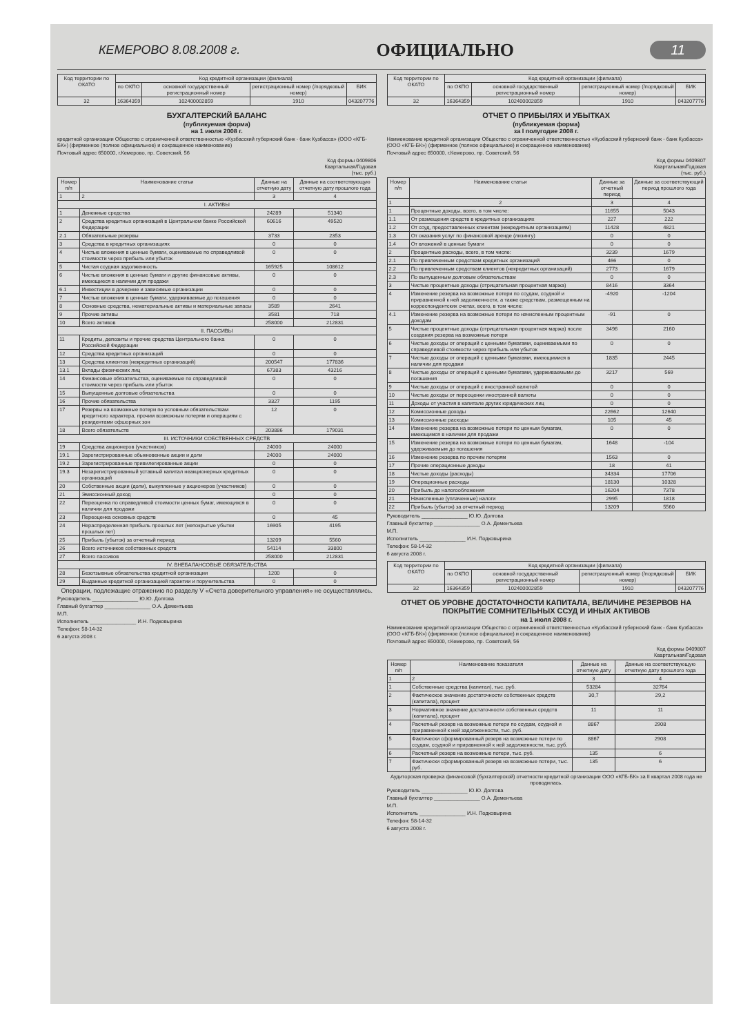КЕМЕРОВО 8.08.2008 г. ОФИЦИАЛЬНО 11
| Код территории по ОКАТО | Код кредитной организации (филиала) | | | |
| --- | --- | --- | --- | --- |
| | по ОКПО | основной государственный регистрационный номер | регистрационный номер (/порядковый номер) | БИК |
| 32 | 16364359 | 102400002859 | 1910 | 043207776 |
БУХГАЛТЕРСКИЙ БАЛАНС
(публикуемая форма)
на 1 июля 2008 г.
кредитной организации Общество с ограниченной ответственностью «Кузбасский губернский банк - банк Кузбасса» (ООО «КГБ-БК») (фирменное (полное официальное) и сокращенное наименование)
Почтовый адрес 650000, г.Кемерово, пр. Советский, 56
Код формы 0409806
Квартальная/Годовая
(тыс. руб.)
| Номер п/п | Наименование статьи | Данные на отчетную дату | Данные на соответствующую отчетную дату прошлого года |
| --- | --- | --- | --- |
| 1 | 2 | 3 | 4 |
| I. АКТИВЫ | | | |
| 1 | Денежные средства | 24289 | 51340 |
| 2 | Средства кредитных организаций в Центральном банке Российской Федерации | 60616 | 49520 |
| 2.1 | Обязательные резервы | 3733 | 2353 |
| 3 | Средства в кредитных организациях | 0 | 0 |
| 4 | Чистые вложения в ценные бумаги, оцениваемые по справедливой стоимости через прибыль или убыток | 0 | 0 |
| 5 | Чистая ссудная задолженность | 165925 | 108612 |
| 6 | Чистые вложения в ценные бумаги и другие финансовые активы, имеющиеся в наличии для продажи | 0 | 0 |
| 6.1 | Инвестиции в дочерние и зависимые организации | 0 | 0 |
| 7 | Чистые вложения в ценные бумаги, удерживаемые до погашения | 0 | 0 |
| 8 | Основные средства, нематериальные активы и материальные запасы | 3589 | 2641 |
| 9 | Прочие активы | 3581 | 718 |
| 10 | Всего активов | 258000 | 212831 |
| II. ПАССИВЫ | | | |
| 11 | Кредиты, депозиты и прочие средства Центрального банка Российской Федерации | 0 | 0 |
| 12 | Средства кредитных организаций | 0 | 0 |
| 13 | Средства клиентов (некредитных организаций) | 200547 | 177836 |
| 13.1 | Вклады физических лиц | 67383 | 43216 |
| 14 | Финансовые обязательства, оцениваемые по справедливой стоимости через прибыль или убыток | 0 | 0 |
| 15 | Выпущенные долговые обязательства | 0 | 0 |
| 16 | Прочие обязательства | 3327 | 1195 |
| 17 | Резервы на возможные потери по условным обязательствам кредитного характера, прочим возможным потерям и операциям с резидентами офшорных зон | 12 | 0 |
| 18 | Всего обязательств | 203886 | 179031 |
| III. ИСТОЧНИКИ СОБСТВЕННЫХ СРЕДСТВ | | | |
| 19 | Средства акционеров (участников) | 24000 | 24000 |
| 19.1 | Зарегистрированные обыкновенные акции и доли | 24000 | 24000 |
| 19.2 | Зарегистрированные привилегированные акции | 0 | 0 |
| 19.3 | Незарегистрированный уставный капитал неакционерных кредитных организаций | 0 | 0 |
| 20 | Собственные акции (доли), выкупленные у акционеров (участников) | 0 | 0 |
| 21 | Эмиссионный доход | 0 | 0 |
| 22 | Переоценка по справедливой стоимости ценных бумаг, имеющихся в наличии для продажи | 0 | 0 |
| 23 | Переоценка основных средств | 0 | 45 |
| 24 | Нераспределенная прибыль прошлых лет (непокрытые убытки прошлых лет) | 16905 | 4195 |
| 25 | Прибыль (убыток) за отчетный период | 13209 | 5560 |
| 26 | Всего источников собственных средств | 54114 | 33800 |
| 27 | Всего пассивов | 258000 | 212831 |
| IV. ВНЕБАЛАНСОВЫЕ ОБЯЗАТЕЛЬСТВА | | | |
| 28 | Безотзывные обязательства кредитной организации | 1200 | 0 |
| 29 | Выданные кредитной организацией гарантии и поручительства | 0 | 0 |
Операции, подлежащие отражению по разделу V «Счета доверительного управления» не осуществлялись.
Руководитель ________________ Ю.Ю. Долгова
Главный бухгалтер ________________ О.А. Дементьева
М.П.
Исполнитель ________________ И.Н. Подковырина
Телефон: 58-14-32
6 августа 2008 г.
| Код территории по ОКАТО | Код кредитной организации (филиала) | | | |
| --- | --- | --- | --- | --- |
| | по ОКПО | основной государственный регистрационный номер | регистрационный номер (/порядковый номер) | БИК |
| 32 | 16364359 | 102400002859 | 1910 | 043207776 |
ОТЧЕТ О ПРИБЫЛЯХ И УБЫТКАХ
(публикуемая форма)
за I полугодие 2008 г.
Наименование кредитной организации Общество с ограниченной ответственностью «Кузбасский губернский банк - банк Кузбасса» (ООО «КГБ-БК») (фирменное (полное официальное) и сокращенное наименование)
Почтовый адрес 650000, г.Кемерово, пр. Советский, 56
Код формы 0409807
Квартальная/Годовая
(тыс. руб.)
| Номер п/п | Наименование статьи | Данные за отчетный период | Данные за соответствующий период прошлого года |
| --- | --- | --- | --- |
| 1 | 2 | 3 | 4 |
| 1 | Процентные доходы, всего, в том числе: | 11655 | 5043 |
| 1.1 | От размещения средств в кредитных организациях | 227 | 222 |
| 1.2 | От ссуд, предоставленных клиентам (некредитным организациям) | 11428 | 4821 |
| 1.3 | От оказания услуг по финансовой аренде (лизингу) | 0 | 0 |
| 1.4 | От вложений в ценные бумаги | 0 | 0 |
| 2 | Процентные расходы, всего, в том числе: | 3239 | 1679 |
| 2.1 | По привлеченным средствам кредитных организаций | 466 | 0 |
| 2.2 | По привлеченным средствам клиентов (некредитных организаций) | 2773 | 1679 |
| 2.3 | По выпущенным долговым обязательствам | 0 | 0 |
| 3 | Чистые процентные доходы (отрицательная процентная маржа) | 8416 | 3364 |
| 4 | Изменение резерва на возможные потери по ссудам, ссудной и приравненной к ней задолженности, а также средствам, размещенным на корреспондентских счетах, всего, в том числе: | -4920 | -1204 |
| 4.1 | Изменение резерва на возможные потери по начисленным процентным доходам | -91 | 0 |
| 5 | Чистые процентные доходы (отрицательная процентная маржа) после создания резерва на возможные потери | 3496 | 2160 |
| 6 | Чистые доходы от операций с ценными бумагами, оцениваемыми по справедливой стоимости через прибыль или убыток | 0 | 0 |
| 7 | Чистые доходы от операций с ценными бумагами, имеющимися в наличии для продажи | 1835 | 2445 |
| 8 | Чистые доходы от операций с ценными бумагами, удерживаемыми до погашения | 3217 | 569 |
| 9 | Чистые доходы от операций с иностранной валютой | 0 | 0 |
| 10 | Чистые доходы от переоценки иностранной валюты | 0 | 0 |
| 11 | Доходы от участия в капитале других юридических лиц | 0 | 0 |
| 12 | Комиссионные доходы | 22662 | 12640 |
| 13 | Комиссионные расходы | 105 | 45 |
| 14 | Изменение резерва на возможные потери по ценным бумагам, имеющимся в наличии для продажи | 0 | 0 |
| 15 | Изменение резерва на возможные потери по ценным бумагам, удерживаемым до погашения | 1648 | -104 |
| 16 | Изменение резерва по прочим потерям | 1563 | 0 |
| 17 | Прочие операционные доходы | 18 | 41 |
| 18 | Чистые доходы (расходы) | 34334 | 17706 |
| 19 | Операционные расходы | 18130 | 10328 |
| 20 | Прибыль до налогообложения | 16204 | 7378 |
| 21 | Начисленные (уплаченные) налоги | 2995 | 1818 |
| 22 | Прибыль (убыток) за отчетный период | 13209 | 5560 |
Руководитель ________________ Ю.Ю. Долгова
Главный бухгалтер ________________ О.А. Дементьева
М.П.
Исполнитель ________________ И.Н. Подковырина
Телефон: 58-14-32
6 августа 2008 г.
| Код территории по ОКАТО | Код кредитной организации (филиала) | | | |
| --- | --- | --- | --- | --- |
| | по ОКПО | основной государственный регистрационный номер | регистрационный номер (/порядковый номер) | БИК |
| 32 | 16364359 | 102400002859 | 1910 | 043207776 |
ОТЧЕТ ОБ УРОВНЕ ДОСТАТОЧНОСТИ КАПИТАЛА, ВЕЛИЧИНЕ РЕЗЕРВОВ НА ПОКРЫТИЕ СОМНИТЕЛЬНЫХ ССУД И ИНЫХ АКТИВОВ
на 1 июля 2008 г.
Наименование кредитной организации Общество с ограниченной ответственностью «Кузбасский губернский банк - банк Кузбасса» (ООО «КГБ-БК») (фирменное (полное официальное) и сокращенное наименование)
Почтовый адрес 650000, г.Кемерово, пр. Советский, 56
Код формы 0409807
Квартальная/Годовая
| Номер п/п | Наименование показателя | Данные на отчетную дату | Данные на соответствующую отчетную дату прошлого года |
| --- | --- | --- | --- |
| 1 | 2 | 3 | 4 |
| 1 | Собственные средства (капитал), тыс. руб. | 53284 | 32764 |
| 2 | Фактическое значение достаточности собственных средств (капитала), процент | 30,7 | 29,2 |
| 3 | Нормативное значение достаточности собственных средств (капитала), процент | 11 | 11 |
| 4 | Расчетный резерв на возможные потери по ссудам, ссудной и приравненной к ней задолженности, тыс. руб. | 8867 | 2908 |
| 5 | Фактически сформированный резерв на возможные потери по ссудам, ссудной и приравненной к ней задолженности, тыс. руб. | 8867 | 2908 |
| 6 | Расчетный резерв на возможные потери, тыс. руб. | 135 | 6 |
| 7 | Фактически сформированный резерв на возможные потери, тыс. руб. | 135 | 6 |
Аудиторская проверка финансовой (бухгалтерской) отчетности кредитной организации ООО «КГБ-БК» за II квартал 2008 года не проводилась.
Руководитель ________________ Ю.Ю. Долгова
Главный бухгалтер ________________ О.А. Дементьева
М.П.
Исполнитель ________________ И.Н. Подковырина
Телефон: 58-14-32
6 августа 2008 г.